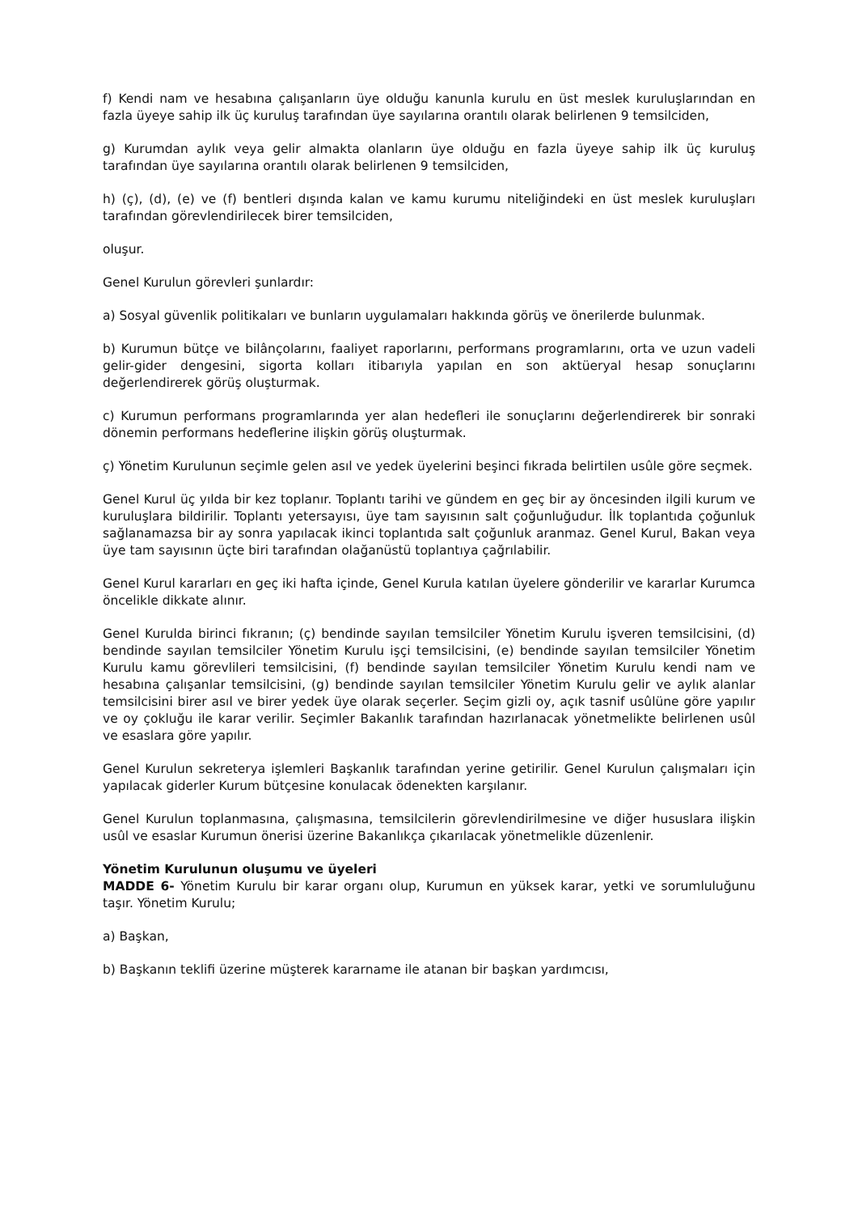f) Kendi nam ve hesabına çalışanların üye olduğu kanunla kurulu en üst meslek kuruluşlarından en fazla üyeye sahip ilk üç kuruluş tarafından üye sayılarına orantılı olarak belirlenen 9 temsilciden,
g) Kurumdan aylık veya gelir almakta olanların üye olduğu en fazla üyeye sahip ilk üç kuruluş tarafından üye sayılarına orantılı olarak belirlenen 9 temsilciden,
h) (ç), (d), (e) ve (f) bentleri dışında kalan ve kamu kurumu niteliğindeki en üst meslek kuruluşları tarafından görevlendirilecek birer temsilciden,
oluşur.
Genel Kurulun görevleri şunlardır:
a) Sosyal güvenlik politikaları ve bunların uygulamaları hakkında görüş ve önerilerde bulunmak.
b) Kurumun bütçe ve bilânçolarını, faaliyet raporlarını, performans programlarını, orta ve uzun vadeli gelir-gider dengesini, sigorta kolları itibarıyla yapılan en son aktüeryal hesap sonuçlarını değerlendirerek görüş oluşturmak.
c) Kurumun performans programlarında yer alan hedefleri ile sonuçlarını değerlendirerek bir sonraki dönemin performans hedeflerine ilişkin görüş oluşturmak.
ç) Yönetim Kurulunun seçimle gelen asıl ve yedek üyelerini beşinci fıkrada belirtilen usûle göre seçmek.
Genel Kurul üç yılda bir kez toplanır. Toplantı tarihi ve gündem en geç bir ay öncesinden ilgili kurum ve kuruluşlara bildirilir. Toplantı yetersayısı, üye tam sayısının salt çoğunluğudur. İlk toplantıda çoğunluk sağlanamazsa bir ay sonra yapılacak ikinci toplantıda salt çoğunluk aranmaz. Genel Kurul, Bakan veya üye tam sayısının üçte biri tarafından olağanüstü toplantıya çağrılabilir.
Genel Kurul kararları en geç iki hafta içinde, Genel Kurula katılan üyelere gönderilir ve kararlar Kurumca öncelikle dikkate alınır.
Genel Kurulda birinci fıkranın; (ç) bendinde sayılan temsilciler Yönetim Kurulu işveren temsilcisini, (d) bendinde sayılan temsilciler Yönetim Kurulu işçi temsilcisini, (e) bendinde sayılan temsilciler Yönetim Kurulu kamu görevlileri temsilcisini, (f) bendinde sayılan temsilciler Yönetim Kurulu kendi nam ve hesabına çalışanlar temsilcisini, (g) bendinde sayılan temsilciler Yönetim Kurulu gelir ve aylık alanlar temsilcisini birer asıl ve birer yedek üye olarak seçerler. Seçim gizli oy, açık tasnif usûlüne göre yapılır ve oy çokluğu ile karar verilir. Seçimler Bakanlık tarafından hazırlanacak yönetmelikte belirlenen usûl ve esaslara göre yapılır.
Genel Kurulun sekreterya işlemleri Başkanlık tarafından yerine getirilir. Genel Kurulun çalışmaları için yapılacak giderler Kurum bütçesine konulacak ödenekten karşılanır.
Genel Kurulun toplanmasına, çalışmasına, temsilcilerin görevlendirilmesine ve diğer hususlara ilişkin usûl ve esaslar Kurumun önerisi üzerine Bakanlıkça çıkarılacak yönetmelikle düzenlenir.
Yönetim Kurulunun oluşumu ve üyeleri
MADDE 6- Yönetim Kurulu bir karar organı olup, Kurumun en yüksek karar, yetki ve sorumluluğunu taşır. Yönetim Kurulu;
a) Başkan,
b) Başkanın teklifi üzerine müşterek kararname ile atanan bir başkan yardımcısı,